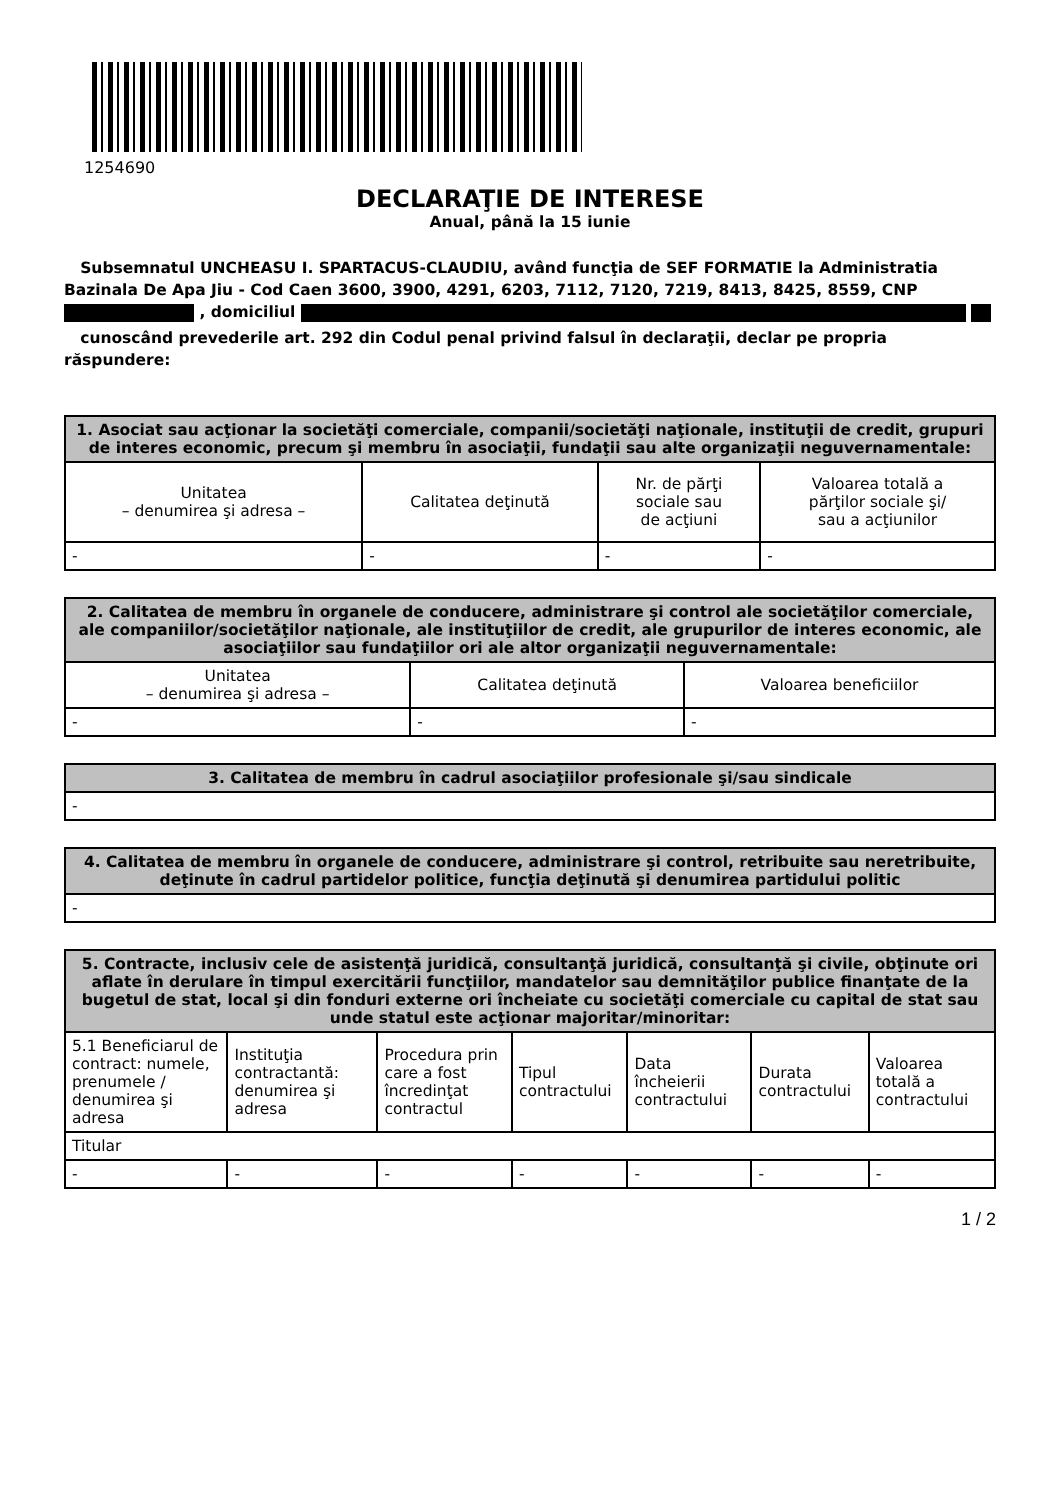1254690
DECLARAŢIE DE INTERESE
Anual, până la 15 iunie
Subsemnatul UNCHEASU I. SPARTACUS-CLAUDIU, având funcţia de SEF FORMATIE la Administratia Bazinala De Apa Jiu - Cod Caen 3600, 3900, 4291, 6203, 7112, 7120, 7219, 8413, 8425, 8559, CNP , domiciliul
cunoscând prevederile art. 292 din Codul penal privind falsul în declaraţii, declar pe propria răspundere:
| 1. Asociat sau acţionar la societăţi comerciale, companii/societăţi naţionale, instituţii de credit, grupuri de interes economic, precum şi membru în asociaţii, fundaţii sau alte organizaţii neguvernamentale: | | | |
| --- | --- | --- | --- |
| Unitatea – denumirea şi adresa – | Calitatea deţinută | Nr. de părţi sociale sau de acţiuni | Valoarea totală a părţilor sociale şi/ sau a acţiunilor |
| - | - | - | - |
| 2. Calitatea de membru în organele de conducere, administrare şi control ale societăţilor comerciale, ale companiilor/societăţilor naţionale, ale instituţiilor de credit, ale grupurilor de interes economic, ale asociaţiilor sau fundaţiilor ori ale altor organizaţii neguvernamentale: | | |
| --- | --- | --- |
| Unitatea – denumirea şi adresa – | Calitatea deţinută | Valoarea beneficiilor |
| - | - | - |
| 3. Calitatea de membru în cadrul asociaţiilor profesionale şi/sau sindicale |
| --- |
| - |
| 4. Calitatea de membru în organele de conducere, administrare şi control, retribuite sau neretribuite, deţinute în cadrul partidelor politice, funcţia deţinută şi denumirea partidului politic |
| --- |
| - |
| 5. Contracte, inclusiv cele de asistenţă juridică, consultanţă juridică, consultanţă şi civile, obţinute ori aflate în derulare în timpul exercitării funcţiilor, mandatelor sau demnităţilor publice finanţate de la bugetul de stat, local şi din fonduri externe ori încheiate cu societăţi comerciale cu capital de stat sau unde statul este acţionar majoritar/minoritar: | | | | | | |
| --- | --- | --- | --- | --- | --- | --- |
| 5.1 Beneficiarul de contract: numele, prenumele / denumirea şi adresa | Instituţia contractantă: denumirea şi adresa | Procedura prin care a fost încredinţat contractul | Tipul contractului | Data încheierii contractului | Durata contractului | Valoarea totală a contractului |
| Titular | | | | | | |
| - | - | - | - | - | - | - |
1 / 2